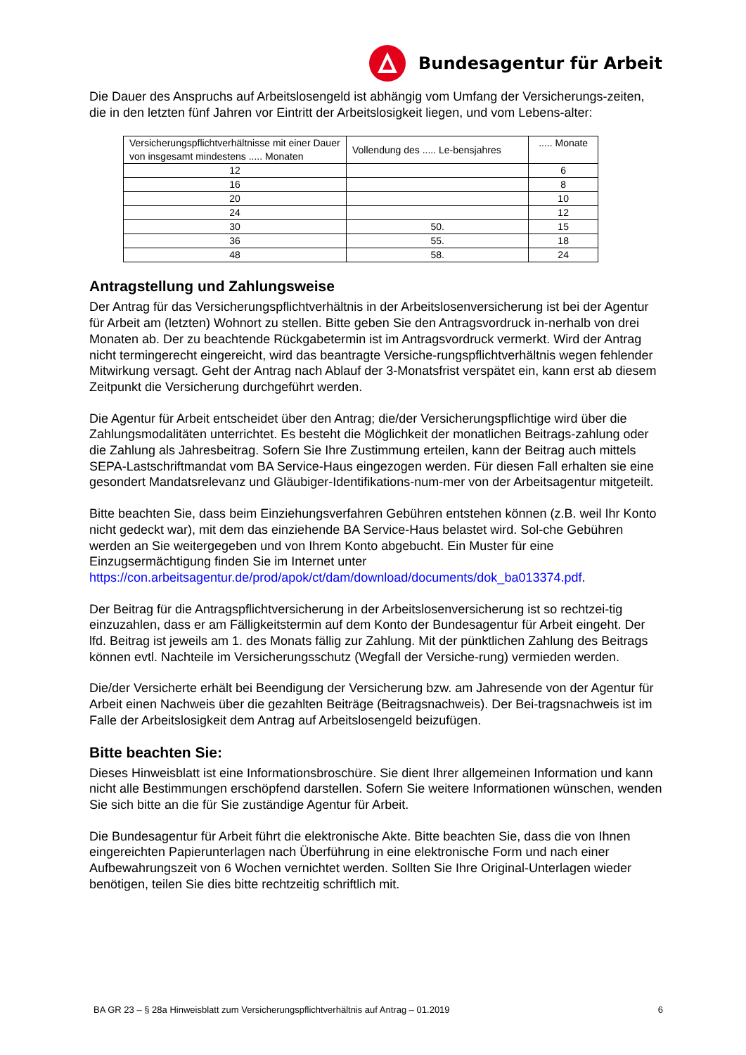Bundesagentur für Arbeit
Die Dauer des Anspruchs auf Arbeitslosengeld ist abhängig vom Umfang der Versicherungs-zeiten, die in den letzten fünf Jahren vor Eintritt der Arbeitslosigkeit liegen, und vom Lebens-alter:
| Versicherungspflichtverhältnisse mit einer Dauer von insgesamt mindestens ..... Monaten | Vollendung des ..... Le-bensjahres | ..... Monate |
| 12 | | 6 |
| 16 | | 8 |
| 20 | | 10 |
| 24 | | 12 |
| 30 | 50. | 15 |
| 36 | 55. | 18 |
| 48 | 58. | 24 |
Antragstellung und Zahlungsweise
Der Antrag für das Versicherungspflichtverhältnis in der Arbeitslosenversicherung ist bei der Agentur für Arbeit am (letzten) Wohnort zu stellen. Bitte geben Sie den Antragsvordruck in-nerhalb von drei Monaten ab. Der zu beachtende Rückgabetermin ist im Antragsvordruck vermerkt. Wird der Antrag nicht termingerecht eingereicht, wird das beantragte Versiche-rungspflichtverhältnis wegen fehlender Mitwirkung versagt. Geht der Antrag nach Ablauf der 3-Monatsfrist verspätet ein, kann erst ab diesem Zeitpunkt die Versicherung durchgeführt werden.
Die Agentur für Arbeit entscheidet über den Antrag; die/der Versicherungspflichtige wird über die Zahlungsmodalitäten unterrichtet. Es besteht die Möglichkeit der monatlichen Beitrags-zahlung oder die Zahlung als Jahresbeitrag. Sofern Sie Ihre Zustimmung erteilen, kann der Beitrag auch mittels SEPA-Lastschriftmandat vom BA Service-Haus eingezogen werden. Für diesen Fall erhalten sie eine gesondert Mandatsrelevanz und Gläubiger-Identifikations-num-mer von der Arbeitsagentur mitgeteilt.
Bitte beachten Sie, dass beim Einziehungsverfahren Gebühren entstehen können (z.B. weil Ihr Konto nicht gedeckt war), mit dem das einziehende BA Service-Haus belastet wird. Sol-che Gebühren werden an Sie weitergegeben und von Ihrem Konto abgebucht. Ein Muster für eine Einzugsermächtigung finden Sie im Internet unter https://con.arbeitsagentur.de/prod/apok/ct/dam/download/documents/dok_ba013374.pdf.
Der Beitrag für die Antragspflichtversicherung in der Arbeitslosenversicherung ist so rechtzei-tig einzuzahlen, dass er am Fälligkeitstermin auf dem Konto der Bundesagentur für Arbeit eingeht. Der lfd. Beitrag ist jeweils am 1. des Monats fällig zur Zahlung. Mit der pünktlichen Zahlung des Beitrags können evtl. Nachteile im Versicherungsschutz (Wegfall der Versiche-rung) vermieden werden.
Die/der Versicherte erhält bei Beendigung der Versicherung bzw. am Jahresende von der Agentur für Arbeit einen Nachweis über die gezahlten Beiträge (Beitragsnachweis). Der Bei-tragsnachweis ist im Falle der Arbeitslosigkeit dem Antrag auf Arbeitslosengeld beizufügen.
Bitte beachten Sie:
Dieses Hinweisblatt ist eine Informationsbroschüre. Sie dient Ihrer allgemeinen Information und kann nicht alle Bestimmungen erschöpfend darstellen. Sofern Sie weitere Informationen wünschen, wenden Sie sich bitte an die für Sie zuständige Agentur für Arbeit.
Die Bundesagentur für Arbeit führt die elektronische Akte. Bitte beachten Sie, dass die von Ihnen eingereichten Papierunterlagen nach Überführung in eine elektronische Form und nach einer Aufbewahrungszeit von 6 Wochen vernichtet werden. Sollten Sie Ihre Original-Unterlagen wieder benötigen, teilen Sie dies bitte rechtzeitig schriftlich mit.
BA GR 23 – § 28a Hinweisblatt zum Versicherungspflichtverhältnis auf Antrag – 01.2019 6